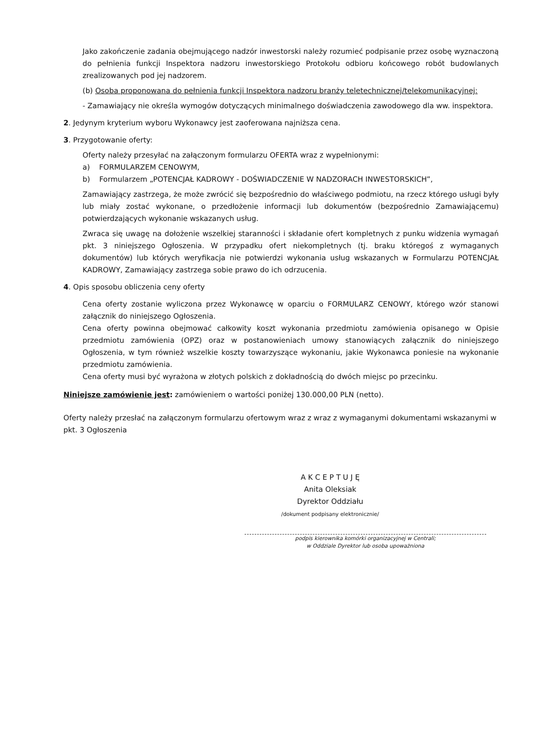Jako zakończenie zadania obejmującego nadzór inwestorski należy rozumieć podpisanie przez osobę wyznaczoną do pełnienia funkcji Inspektora nadzoru inwestorskiego Protokołu odbioru końcowego robót budowlanych zrealizowanych pod jej nadzorem.
(b) Osoba proponowana do pełnienia funkcji Inspektora nadzoru branży teletechnicznej/telekomunikacyjnej:
- Zamawiający nie określa wymogów dotyczących minimalnego doświadczenia zawodowego dla ww. inspektora.
2. Jedynym kryterium wyboru Wykonawcy jest zaoferowana najniższa cena.
3. Przygotowanie oferty:
Oferty należy przesyłać na załączonym formularzu OFERTA wraz z wypełnionymi:
a) FORMULARZEM CENOWYM,
b) Formularzem „POTENCJAŁ KADROWY - DOŚWIADCZENIE W NADZORACH INWESTORSKICH”,
Zamawiający zastrzega, że może zwrócić się bezpośrednio do właściwego podmiotu, na rzecz którego usługi były lub miały zostać wykonane, o przedłożenie informacji lub dokumentów (bezpośrednio Zamawiającemu) potwierdzających wykonanie wskazanych usług.
Zwraca się uwagę na dołożenie wszelkiej staranności i składanie ofert kompletnych z punku widzenia wymagań pkt. 3 niniejszego Ogłoszenia. W przypadku ofert niekompletnych (tj. braku któregoś z wymaganych dokumentów) lub których weryfikacja nie potwierdzi wykonania usług wskazanych w Formularzu POTENCJAŁ KADROWY, Zamawiający zastrzega sobie prawo do ich odrzucenia.
4. Opis sposobu obliczenia ceny oferty
Cena oferty zostanie wyliczona przez Wykonawcę w oparciu o FORMULARZ CENOWY, którego wzór stanowi załącznik do niniejszego Ogłoszenia.
Cena oferty powinna obejmować całkowity koszt wykonania przedmiotu zamówienia opisanego w Opisie przedmiotu zamówienia (OPZ) oraz w postanowieniach umowy stanowiących załącznik do niniejszego Ogłoszenia, w tym również wszelkie koszty towarzyszące wykonaniu, jakie Wykonawca poniesie na wykonanie przedmiotu zamówienia.
Cena oferty musi być wyrażona w złotych polskich z dokładnością do dwóch miejsc po przecinku.
Niniejsze zamówienie jest: zamówieniem o wartości poniżej 130.000,00 PLN (netto).
Oferty należy przesłać na załączonym formularzu ofertowym wraz z wraz z wymaganymi dokumentami wskazanymi w pkt. 3 Ogłoszenia
A K C E P T U J Ę
Anita Oleksiak
Dyrektor Oddziału
/dokument podpisany elektronicznie/
podpis kierownika komórki organizacyjnej w Centrali;
w Oddziale Dyrektor lub osoba upoważniona